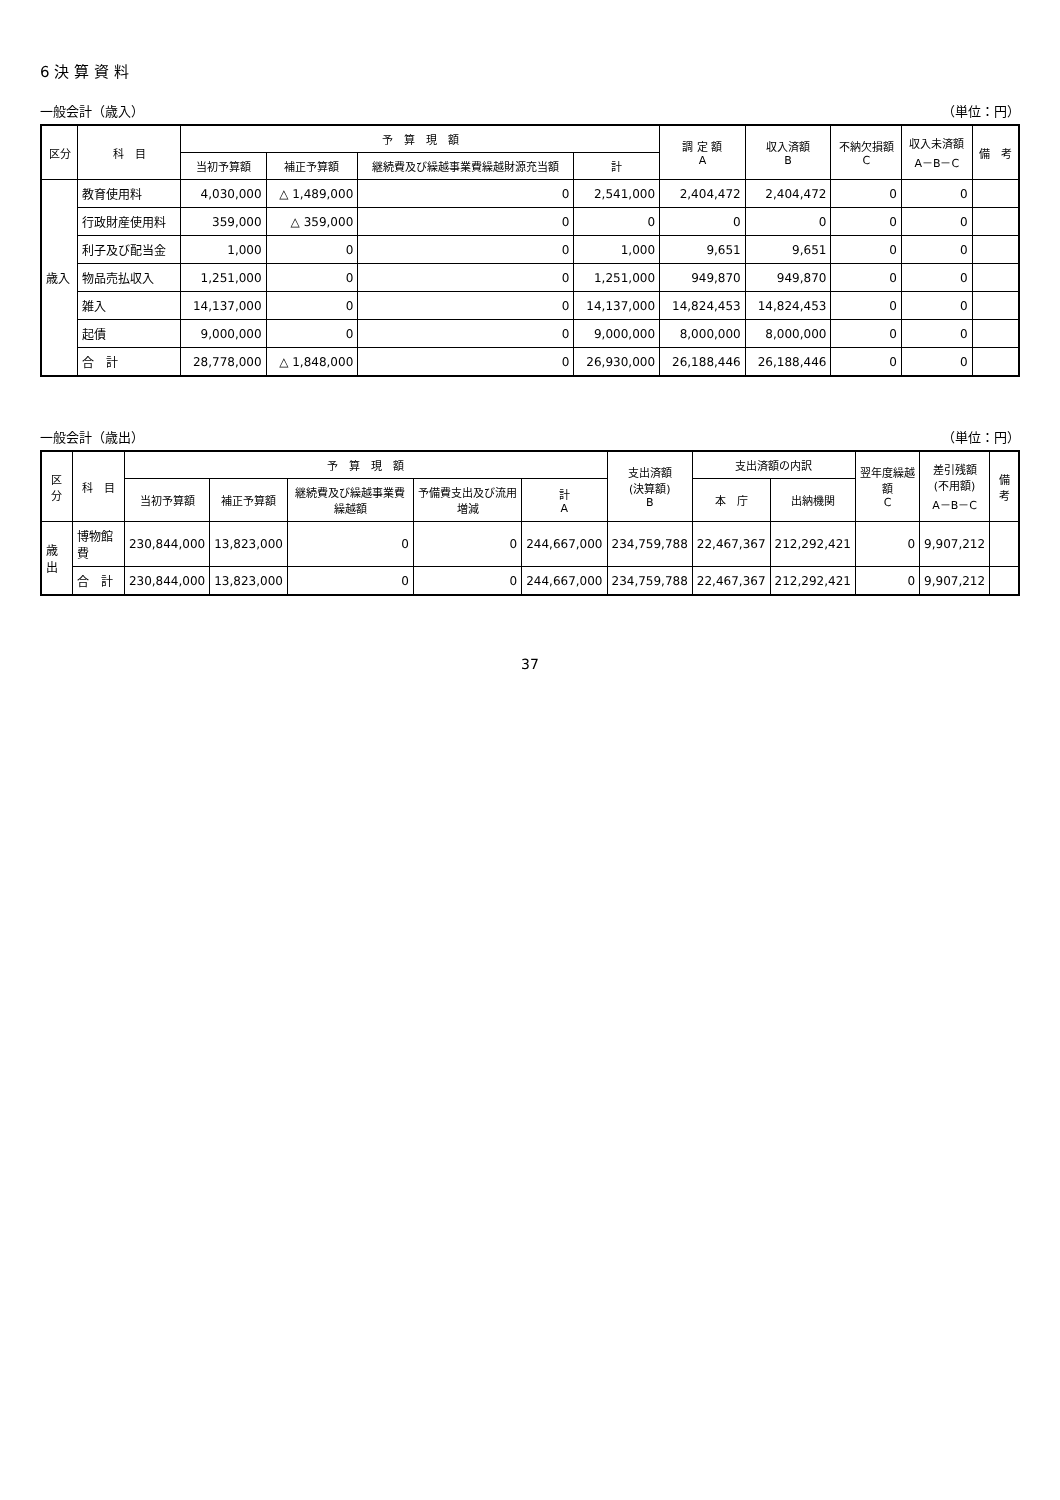6 決 算 資 料
一般会計（歳入） （単位：円）
| 区分 | 科 目 | 予 算 現 額 | | | | 調 定 額 A | 収入済額 B | 不納欠損額 C | 収入未済額 A－B－C | 備 考 |
| --- | --- | --- | --- | --- | --- | --- | --- | --- | --- | --- |
| | | 当初予算額 | 補正予算額 | 継続費及び繰越事業費繰越財源充当額 | 計 | | | | | |
| 歳入 | 教育使用料 | 4,030,000 | △ 1,489,000 | 0 | 2,541,000 | 2,404,472 | 2,404,472 | 0 | 0 | |
| | 行政財産使用料 | 359,000 | △ 359,000 | 0 | 0 | 0 | 0 | 0 | 0 | |
| | 利子及び配当金 | 1,000 | 0 | 0 | 1,000 | 9,651 | 9,651 | 0 | 0 | |
| | 物品売払収入 | 1,251,000 | 0 | 0 | 1,251,000 | 949,870 | 949,870 | 0 | 0 | |
| | 雑入 | 14,137,000 | 0 | 0 | 14,137,000 | 14,824,453 | 14,824,453 | 0 | 0 | |
| | 起債 | 9,000,000 | 0 | 0 | 9,000,000 | 8,000,000 | 8,000,000 | 0 | 0 | |
| | 合 計 | 28,778,000 | △ 1,848,000 | 0 | 26,930,000 | 26,188,446 | 26,188,446 | 0 | 0 | |
一般会計（歳出） （単位：円）
| 区分 | 科 目 | 予 算 現 額 | | | | | 支出済額 (決算額) B | 支出済額の内訳 | | 翌年度繰越額 C | 差引残額 (不用額) A－B－C | 備考 |
| --- | --- | --- | --- | --- | --- | --- | --- | --- | --- | --- | --- | --- |
| | | 当初予算額 | 補正予算額 | 継続費及び繰越事業費繰越額 | 予備費支出及び流用増減 | 計 A | | 本 庁 | 出納機関 | | | |
| 歳出 | 博物館費 | 230,844,000 | 13,823,000 | 0 | 0 | 244,667,000 | 234,759,788 | 22,467,367 | 212,292,421 | 0 | 9,907,212 | |
| | 合 計 | 230,844,000 | 13,823,000 | 0 | 0 | 244,667,000 | 234,759,788 | 22,467,367 | 212,292,421 | 0 | 9,907,212 | |
37